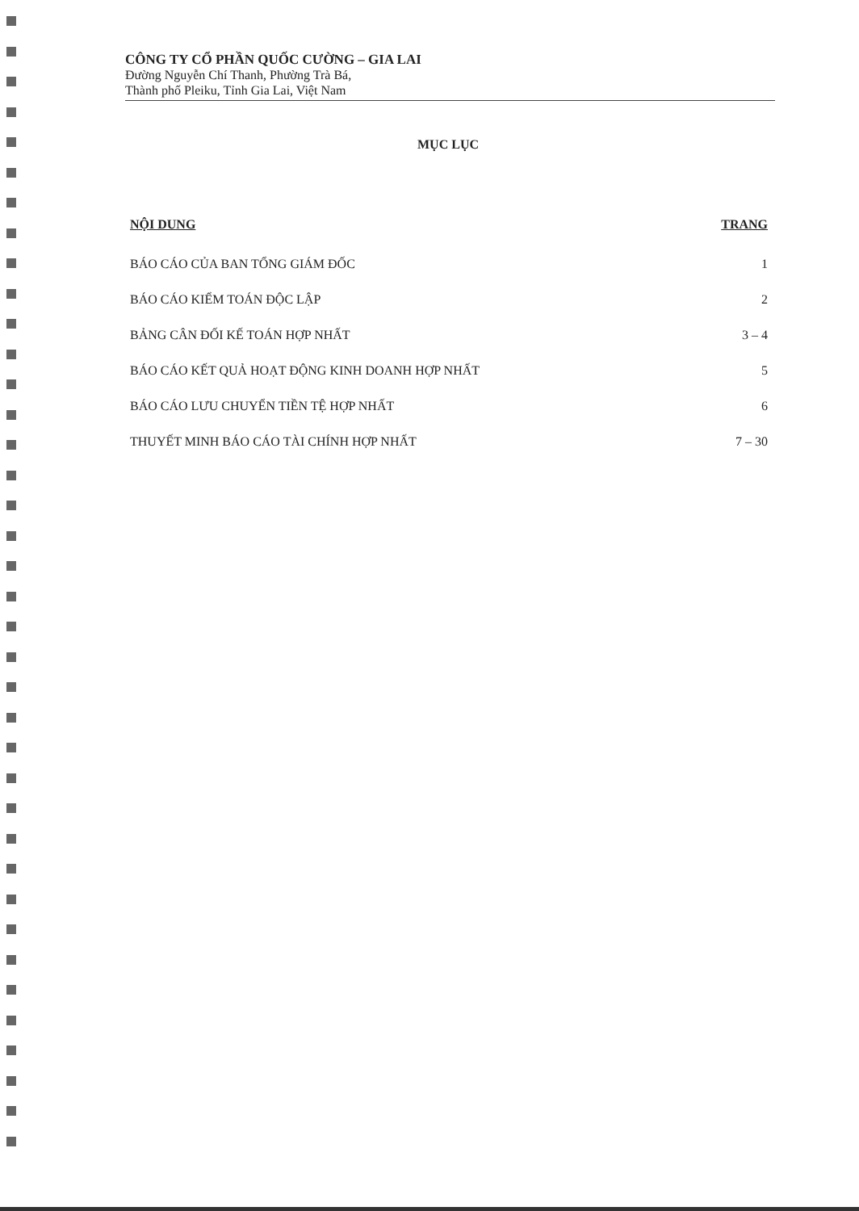CÔNG TY CỔ PHẦN QUỐC CƯỜNG – GIA LAI
Đường Nguyễn Chí Thanh, Phường Trà Bá,
Thành phố Pleiku, Tỉnh Gia Lai, Việt Nam
MỤC LỤC
| NỘI DUNG | TRANG |
| --- | --- |
| BÁO CÁO CỦA BAN TỔNG GIÁM ĐỐC | 1 |
| BÁO CÁO KIỂM TOÁN ĐỘC LẬP | 2 |
| BẢNG CÂN ĐỐI KẾ TOÁN HỢP NHẤT | 3 – 4 |
| BÁO CÁO KẾT QUẢ HOẠT ĐỘNG KINH DOANH HỢP NHẤT | 5 |
| BÁO CÁO LƯU CHUYỂN TIỀN TỆ HỢP NHẤT | 6 |
| THUYẾT MINH BÁO CÁO TÀI CHÍNH HỢP NHẤT | 7 – 30 |